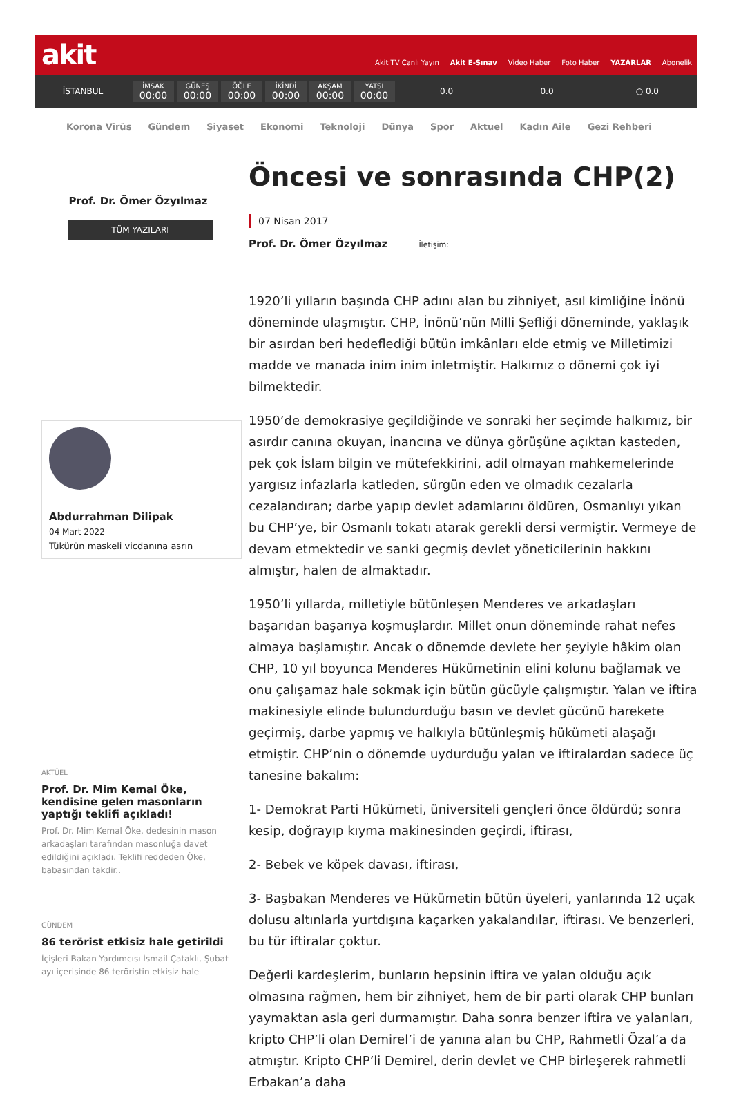akit
Akit TV Canlı Yayın Akit E-Sınav Video Haber Foto Haber YAZARLAR Abonelik
İSTANBUL
İMSAK
00:00
GÜNEŞ
00:00
ÖĞLE
00:00
İKİNDİ
00:00
AKŞAM
00:00
YATSI
00:00
0.0 0.0 ○ 0.0
Korona Virüs Gündem Siyaset Ekonomi Teknoloji Dünya Spor Aktuel Kadın Aile Gezi Rehberi
Prof. Dr. Ömer Özyılmaz
TÜM YAZILARI
Abdurrahman Dilipak
04 Mart 2022
Tükürün maskeli vicdanına asrın
AKTÜEL
Prof. Dr. Mim Kemal Öke, kendisine gelen masonların yaptığı teklifi açıkladı!
Prof. Dr. Mim Kemal Öke, dedesinin mason arkadaşları tarafından masonluğa davet edildiğini açıkladı. Teklifi reddeden Öke, babasından takdir..
GÜNDEM
86 terörist etkisiz hale getirildi
İçişleri Bakan Yardımcısı İsmail Çataklı, Şubat ayı içerisinde 86 teröristin etkisiz hale
Öncesi ve sonrasında CHP(2)
07 Nisan 2017
Prof. Dr. Ömer Özyılmaz İletişim:
1920’li yılların başında CHP adını alan bu zihniyet, asıl kimliğine İnönü döneminde ulaşmıştır. CHP, İnönü’nün Milli Şefliği döneminde, yaklaşık bir asırdan beri hedeflediği bütün imkânları elde etmiş ve Milletimizi madde ve manada inim inim inletmiştir. Halkımız o dönemi çok iyi bilmektedir.
1950’de demokrasiye geçildiğinde ve sonraki her seçimde halkımız, bir asırdır canına okuyan, inancına ve dünya görüşüne açıktan kasteden, pek çok İslam bilgin ve mütefekkirini, adil olmayan mahkemelerinde yargısız infazlarla katleden, sürgün eden ve olmadık cezalarla cezalandıran; darbe yapıp devlet adamlarını öldüren, Osmanlıyı yıkan bu CHP’ye, bir Osmanlı tokatı atarak gerekli dersi vermiştir. Vermeye de devam etmektedir ve sanki geçmiş devlet yöneticilerinin hakkını almıştır, halen de almaktadır.
1950’li yıllarda, milletiyle bütünleşen Menderes ve arkadaşları başarıdan başarıya koşmuşlardır. Millet onun döneminde rahat nefes almaya başlamıştır. Ancak o dönemde devlete her şeyiyle hâkim olan CHP, 10 yıl boyunca Menderes Hükümetinin elini kolunu bağlamak ve onu çalışamaz hale sokmak için bütün gücüyle çalışmıştır. Yalan ve iftira makinesiyle elinde bulundurduğu basın ve devlet gücünü harekete geçirmiş, darbe yapmış ve halkıyla bütünleşmiş hükümeti alaşağı etmiştir. CHP’nin o dönemde uydurduğu yalan ve iftiralardan sadece üç tanesine bakalım:
1- Demokrat Parti Hükümeti, üniversiteli gençleri önce öldürdü; sonra kesip, doğrayıp kıyma makinesinden geçirdi, iftirası,
2- Bebek ve köpek davası, iftirası,
3- Başbakan Menderes ve Hükümetin bütün üyeleri, yanlarında 12 uçak dolusu altınlarla yurtdışına kaçarken yakalandılar, iftirası. Ve benzerleri, bu tür iftiralar çoktur.
Değerli kardeşlerim, bunların hepsinin iftira ve yalan olduğu açık olmasına rağmen, hem bir zihniyet, hem de bir parti olarak CHP bunları yaymaktan asla geri durmamıştır. Daha sonra benzer iftira ve yalanları, kripto CHP’li olan Demirel’i de yanına alan bu CHP, Rahmetli Özal’a da atmıştır. Kripto CHP’li Demirel, derin devlet ve CHP birleşerek rahmetli Erbakan’a daha